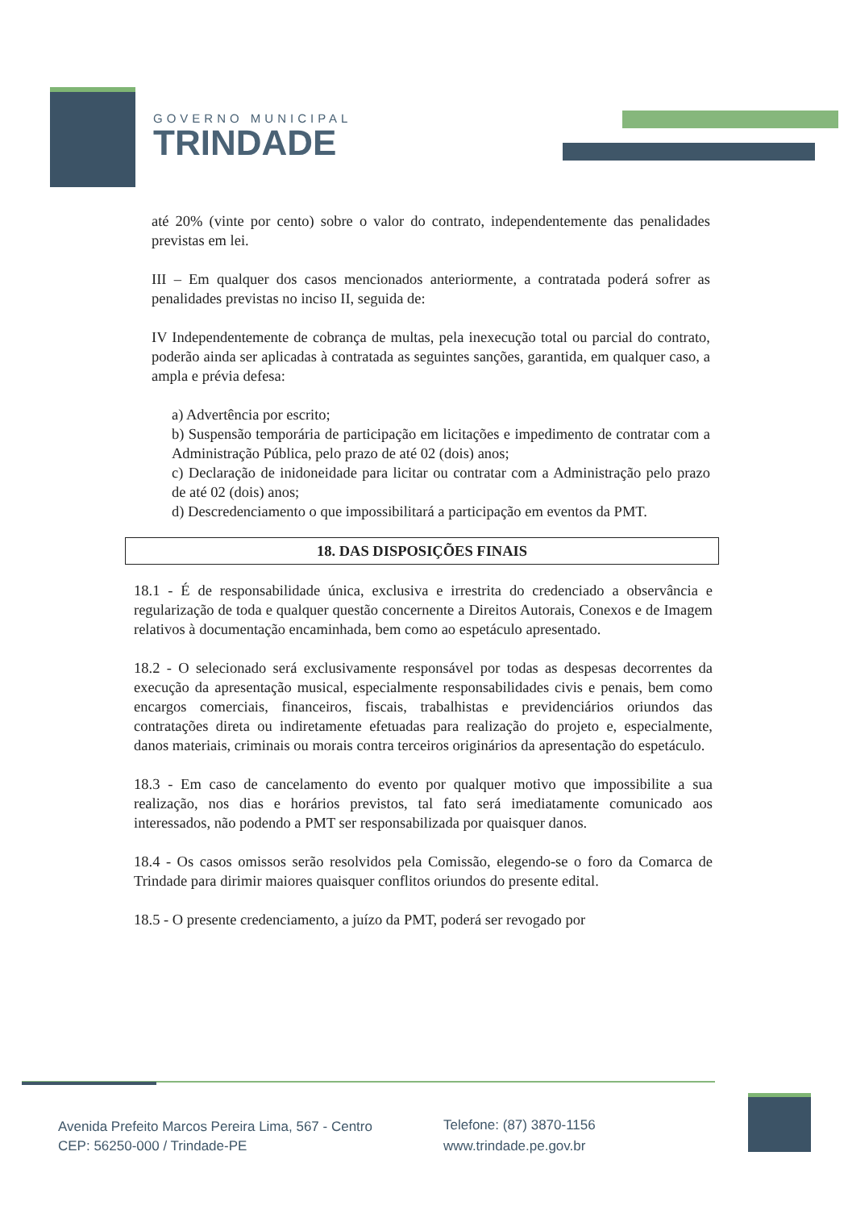GOVERNO MUNICIPAL
TRINDADE
até 20% (vinte por cento) sobre o valor do contrato, independentemente das penalidades previstas em lei.
III – Em qualquer dos casos mencionados anteriormente, a contratada poderá sofrer as penalidades previstas no inciso II, seguida de:
IV Independentemente de cobrança de multas, pela inexecução total ou parcial do contrato, poderão ainda ser aplicadas à contratada as seguintes sanções, garantida, em qualquer caso, a ampla e prévia defesa:
a) Advertência por escrito;
b) Suspensão temporária de participação em licitações e impedimento de contratar com a Administração Pública, pelo prazo de até 02 (dois) anos;
c) Declaração de inidoneidade para licitar ou contratar com a Administração pelo prazo de até 02 (dois) anos;
d) Descredenciamento o que impossibilitará a participação em eventos da PMT.
18. DAS DISPOSIÇÕES FINAIS
18.1 - É de responsabilidade única, exclusiva e irrestrita do credenciado a observância e regularização de toda e qualquer questão concernente a Direitos Autorais, Conexos e de Imagem relativos à documentação encaminhada, bem como ao espetáculo apresentado.
18.2 - O selecionado será exclusivamente responsável por todas as despesas decorrentes da execução da apresentação musical, especialmente responsabilidades civis e penais, bem como encargos comerciais, financeiros, fiscais, trabalhistas e previdenciários oriundos das contratações direta ou indiretamente efetuadas para realização do projeto e, especialmente, danos materiais, criminais ou morais contra terceiros originários da apresentação do espetáculo.
18.3 - Em caso de cancelamento do evento por qualquer motivo que impossibilite a sua realização, nos dias e horários previstos, tal fato será imediatamente comunicado aos interessados, não podendo a PMT ser responsabilizada por quaisquer danos.
18.4 - Os casos omissos serão resolvidos pela Comissão, elegendo-se o foro da Comarca de Trindade para dirimir maiores quaisquer conflitos oriundos do presente edital.
18.5 - O presente credenciamento, a juízo da PMT, poderá ser revogado por
Avenida Prefeito Marcos Pereira Lima, 567 - Centro
CEP: 56250-000 / Trindade-PE
Telefone: (87) 3870-1156
www.trindade.pe.gov.br